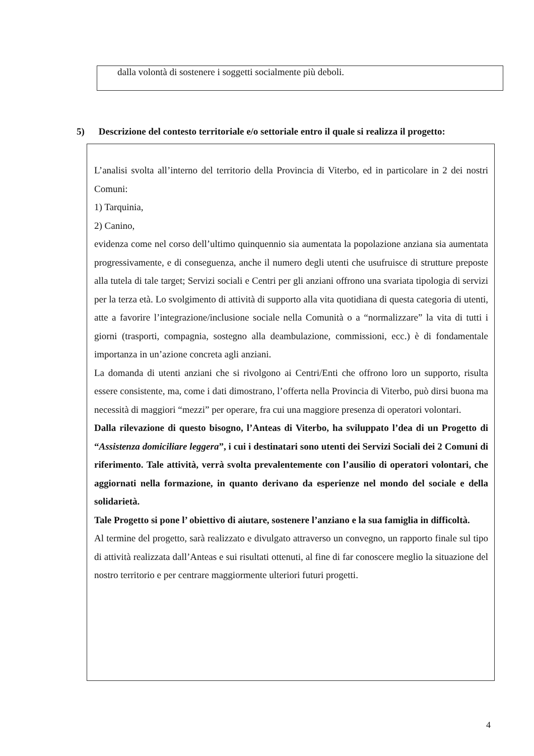dalla volontà di sostenere i soggetti socialmente più deboli.
5) Descrizione del contesto territoriale e/o settoriale entro il quale si realizza il progetto:
L’analisi svolta all’interno del territorio della Provincia di Viterbo, ed in particolare in 2 dei nostri Comuni:
1) Tarquinia,
2) Canino,
evidenza come nel corso dell’ultimo quinquennio sia aumentata la popolazione anziana sia aumentata progressivamente, e di conseguenza, anche il numero degli utenti che usufruisce di strutture preposte alla tutela di tale target; Servizi sociali e Centri per gli anziani offrono una svariata tipologia di servizi per la terza età. Lo svolgimento di attività di supporto alla vita quotidiana di questa categoria di utenti, atte a favorire l’integrazione/inclusione sociale nella Comunità o a “normalizzare” la vita di tutti i giorni (trasporti, compagnia, sostegno alla deambulazione, commissioni, ecc.) è di fondamentale importanza in un’azione concreta agli anziani.
La domanda di utenti anziani che si rivolgono ai Centri/Enti che offrono loro un supporto, risulta essere consistente, ma, come i dati dimostrano, l’offerta nella Provincia di Viterbo, può dirsi buona ma necessità di maggiori “mezzi” per operare, fra cui una maggiore presenza di operatori volontari.
Dalla rilevazione di questo bisogno, l’Anteas di Viterbo, ha sviluppato l’dea di un Progetto di “Assistenza domiciliare leggera”, i cui i destinatari sono utenti dei Servizi Sociali dei 2 Comuni di riferimento. Tale attività, verrà svolta prevalentemente con l’ausilio di operatori volontari, che aggiornati nella formazione, in quanto derivano da esperienze nel mondo del sociale e della solidarietà.
Tale Progetto si pone l’ obiettivo di aiutare, sostenere l’anziano e la sua famiglia in difficoltà.
Al termine del progetto, sarà realizzato e divulgato attraverso un convegno, un rapporto finale sul tipo di attività realizzata dall’Anteas e sui risultati ottenuti, al fine di far conoscere meglio la situazione del nostro territorio e per centrare maggiormente ulteriori futuri progetti.
4